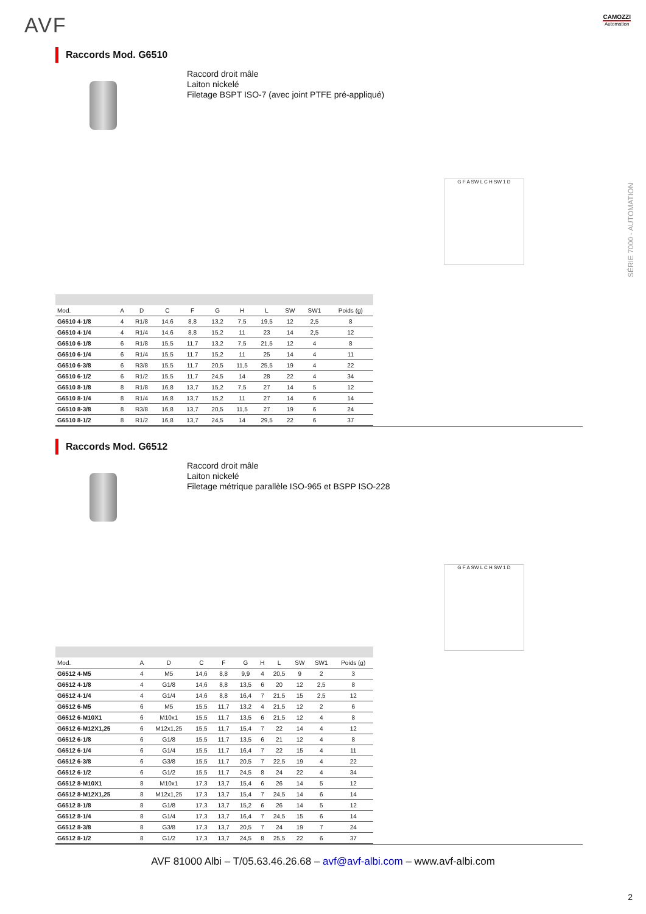AVF
CAMOZZI
Automation
SÉRIE 7000 - AUTOMATION
Raccords Mod. G6510
Raccord droit mâle
Laiton nickelé
Filetage BSPT ISO-7 (avec joint PTFE pré-appliqué)
G F A SW L C H SW 1 D
| Mod. | A | D | C | F | G | H | L | SW | SW1 | Poids (g) |
| --- | --- | --- | --- | --- | --- | --- | --- | --- | --- | --- |
| G6510 4-1/8 | 4 | R1/8 | 14,6 | 8,8 | 13,2 | 7,5 | 19,5 | 12 | 2,5 | 8 |
| G6510 4-1/4 | 4 | R1/4 | 14,6 | 8,8 | 15,2 | 11 | 23 | 14 | 2,5 | 12 |
| G6510 6-1/8 | 6 | R1/8 | 15,5 | 11,7 | 13,2 | 7,5 | 21,5 | 12 | 4 | 8 |
| G6510 6-1/4 | 6 | R1/4 | 15,5 | 11,7 | 15,2 | 11 | 25 | 14 | 4 | 11 |
| G6510 6-3/8 | 6 | R3/8 | 15,5 | 11,7 | 20,5 | 11,5 | 25,5 | 19 | 4 | 22 |
| G6510 6-1/2 | 6 | R1/2 | 15,5 | 11,7 | 24,5 | 14 | 28 | 22 | 4 | 34 |
| G6510 8-1/8 | 8 | R1/8 | 16,8 | 13,7 | 15,2 | 7,5 | 27 | 14 | 5 | 12 |
| G6510 8-1/4 | 8 | R1/4 | 16,8 | 13,7 | 15,2 | 11 | 27 | 14 | 6 | 14 |
| G6510 8-3/8 | 8 | R3/8 | 16,8 | 13,7 | 20,5 | 11,5 | 27 | 19 | 6 | 24 |
| G6510 8-1/2 | 8 | R1/2 | 16,8 | 13,7 | 24,5 | 14 | 29,5 | 22 | 6 | 37 |
Raccords Mod. G6512
Raccord droit mâle
Laiton nickelé
Filetage métrique parallèle ISO-965 et BSPP ISO-228
G F A SW L C H SW 1 D
| Mod. | A | D | C | F | G | H | L | SW | SW1 | Poids (g) |
| --- | --- | --- | --- | --- | --- | --- | --- | --- | --- | --- |
| G6512 4-M5 | 4 | M5 | 14,6 | 8,8 | 9,9 | 4 | 20,5 | 9 | 2 | 3 |
| G6512 4-1/8 | 4 | G1/8 | 14,6 | 8,8 | 13,5 | 6 | 20 | 12 | 2,5 | 8 |
| G6512 4-1/4 | 4 | G1/4 | 14,6 | 8,8 | 16,4 | 7 | 21,5 | 15 | 2,5 | 12 |
| G6512 6-M5 | 6 | M5 | 15,5 | 11,7 | 13,2 | 4 | 21,5 | 12 | 2 | 6 |
| G6512 6-M10X1 | 6 | M10x1 | 15,5 | 11,7 | 13,5 | 6 | 21,5 | 12 | 4 | 8 |
| G6512 6-M12X1,25 | 6 | M12x1,25 | 15,5 | 11,7 | 15,4 | 7 | 22 | 14 | 4 | 12 |
| G6512 6-1/8 | 6 | G1/8 | 15,5 | 11,7 | 13,5 | 6 | 21 | 12 | 4 | 8 |
| G6512 6-1/4 | 6 | G1/4 | 15,5 | 11,7 | 16,4 | 7 | 22 | 15 | 4 | 11 |
| G6512 6-3/8 | 6 | G3/8 | 15,5 | 11,7 | 20,5 | 7 | 22,5 | 19 | 4 | 22 |
| G6512 6-1/2 | 6 | G1/2 | 15,5 | 11,7 | 24,5 | 8 | 24 | 22 | 4 | 34 |
| G6512 8-M10X1 | 8 | M10x1 | 17,3 | 13,7 | 15,4 | 6 | 26 | 14 | 5 | 12 |
| G6512 8-M12X1,25 | 8 | M12x1,25 | 17,3 | 13,7 | 15,4 | 7 | 24,5 | 14 | 6 | 14 |
| G6512 8-1/8 | 8 | G1/8 | 17,3 | 13,7 | 15,2 | 6 | 26 | 14 | 5 | 12 |
| G6512 8-1/4 | 8 | G1/4 | 17,3 | 13,7 | 16,4 | 7 | 24,5 | 15 | 6 | 14 |
| G6512 8-3/8 | 8 | G3/8 | 17,3 | 13,7 | 20,5 | 7 | 24 | 19 | 7 | 24 |
| G6512 8-1/2 | 8 | G1/2 | 17,3 | 13,7 | 24,5 | 8 | 25,5 | 22 | 6 | 37 |
AVF 81000 Albi – T/05.63.46.26.68 – avf@avf-albi.com – www.avf-albi.com
2